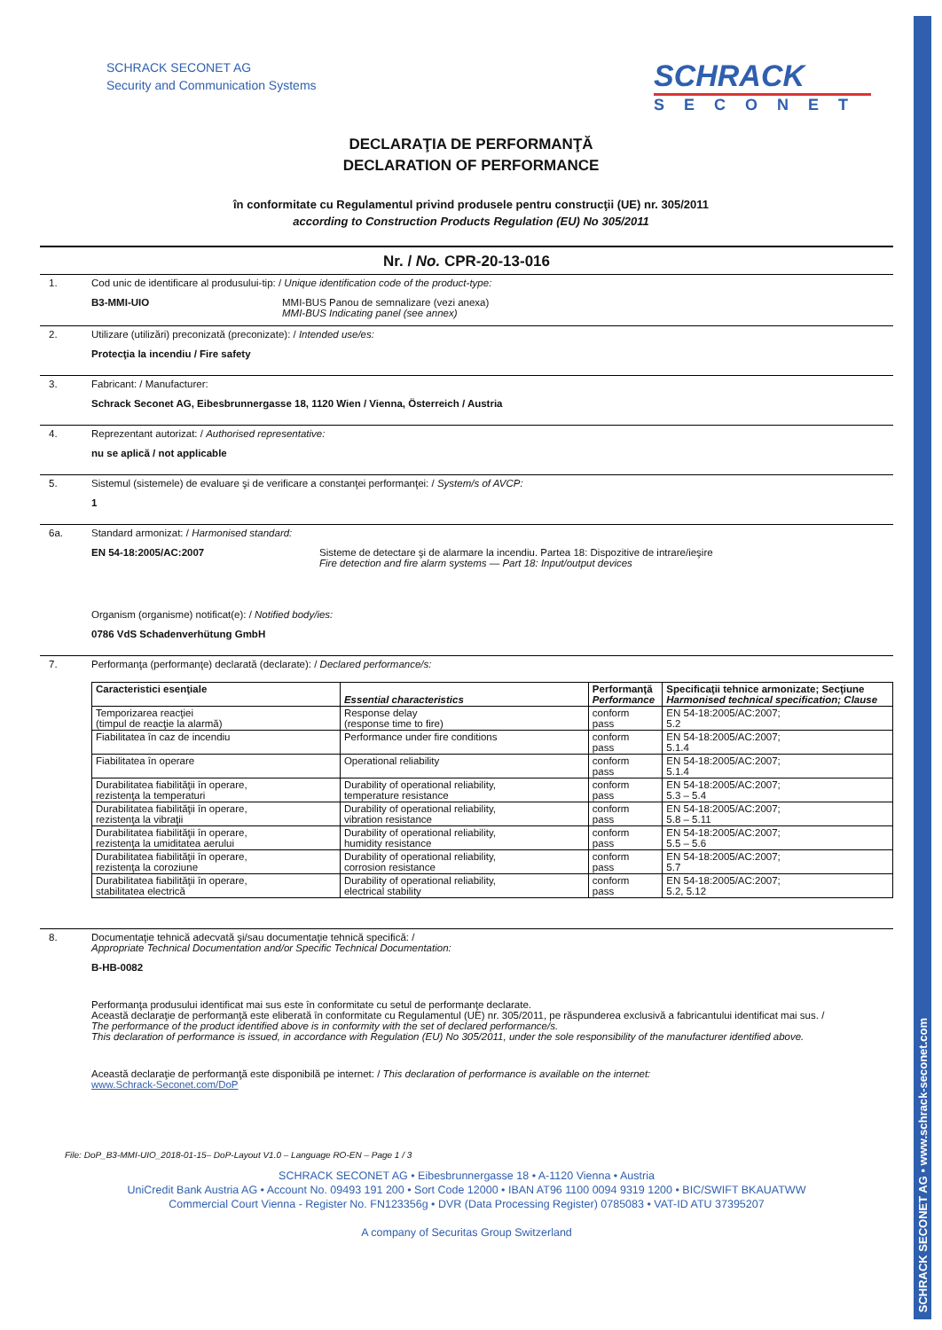SCHRACK SECONET AG • www.schrack-seconet.com
SCHRACK SECONET AG
Security and Communication Systems
SCHRACK
SECONET
DECLARAŢIA DE PERFORMANŢĂ
DECLARATION OF PERFORMANCE
în conformitate cu Regulamentul privind produsele pentru construcţii (UE) nr. 305/2011
according to Construction Products Regulation (EU) No 305/2011
Nr. / No. CPR-20-13-016
1. Cod unic de identificare al produsului-tip: / Unique identification code of the product-type:
B3-MMI-UIO MMI-BUS Panou de semnalizare (vezi anexa)
MMI-BUS Indicating panel (see annex)
2. Utilizare (utilizări) preconizată (preconizate): / Intended use/es:
Protecţia la incendiu / Fire safety
3. Fabricant: / Manufacturer:
Schrack Seconet AG, Eibesbrunnergasse 18, 1120 Wien / Vienna, Österreich / Austria
4. Reprezentant autorizat: / Authorised representative:
nu se aplică / not applicable
5. Sistemul (sistemele) de evaluare şi de verificare a constanţei performanţei: / System/s of AVCP:
1
6a. Standard armonizat: / Harmonised standard:
EN 54-18:2005/AC:2007 Sisteme de detectare şi de alarmare la incendiu. Partea 18: Dispozitive de intrare/ieşire
Fire detection and fire alarm systems — Part 18: Input/output devices
Organism (organisme) notificat(e): / Notified body/ies:
0786 VdS Schadenverhütung GmbH
7. Performanţa (performanţe) declarată (declarate): / Declared performance/s:
| Caracteristici esenţiale | Essential characteristics | Performanţă Performance | Specificaţii tehnice armonizate; Secţiune Harmonised technical specification; Clause |
| --- | --- | --- | --- |
| Temporizarea reacţiei (timpul de reacţie la alarmă) | Response delay (response time to fire) | conform pass | EN 54-18:2005/AC:2007; 5.2 |
| Fiabilitatea în caz de incendiu | Performance under fire conditions | conform pass | EN 54-18:2005/AC:2007; 5.1.4 |
| Fiabilitatea în operare | Operational reliability | conform pass | EN 54-18:2005/AC:2007; 5.1.4 |
| Durabilitatea fiabilităţii în operare, rezistenţa la temperaturi | Durability of operational reliability, temperature resistance | conform pass | EN 54-18:2005/AC:2007; 5.3 – 5.4 |
| Durabilitatea fiabilităţii în operare, rezistenţa la vibraţii | Durability of operational reliability, vibration resistance | conform pass | EN 54-18:2005/AC:2007; 5.8 – 5.11 |
| Durabilitatea fiabilităţii în operare, rezistenţa la umiditatea aerului | Durability of operational reliability, humidity resistance | conform pass | EN 54-18:2005/AC:2007; 5.5 – 5.6 |
| Durabilitatea fiabilităţii în operare, rezistenţa la coroziune | Durability of operational reliability, corrosion resistance | conform pass | EN 54-18:2005/AC:2007; 5.7 |
| Durabilitatea fiabilităţii în operare, stabilitatea electrică | Durability of operational reliability, electrical stability | conform pass | EN 54-18:2005/AC:2007; 5.2, 5.12 |
8. Documentaţie tehnică adecvată şi/sau documentaţie tehnică specifică: /
Appropriate Technical Documentation and/or Specific Technical Documentation:
B-HB-0082
Performanţa produsului identificat mai sus este în conformitate cu setul de performanţe declarate.
Această declaraţie de performanţă este eliberată în conformitate cu Regulamentul (UE) nr. 305/2011, pe răspunderea exclusivă a fabricantului identificat mai sus. /
The performance of the product identified above is in conformity with the set of declared performance/s.
This declaration of performance is issued, in accordance with Regulation (EU) No 305/2011, under the sole responsibility of the manufacturer identified above.
Această declaraţie de performanţă este disponibilă pe internet: / This declaration of performance is available on the internet:
www.Schrack-Seconet.com/DoP
File: DoP_B3-MMI-UIO_2018-01-15– DoP-Layout V1.0 – Language RO-EN – Page 1 / 3
SCHRACK SECONET AG • Eibesbrunnergasse 18 • A-1120 Vienna • Austria
UniCredit Bank Austria AG • Account No. 09493 191 200 • Sort Code 12000 • IBAN AT96 1100 0094 9319 1200 • BIC/SWIFT BKAUATWW
Commercial Court Vienna - Register No. FN123356g • DVR (Data Processing Register) 0785083 • VAT-ID ATU 37395207
A company of Securitas Group Switzerland